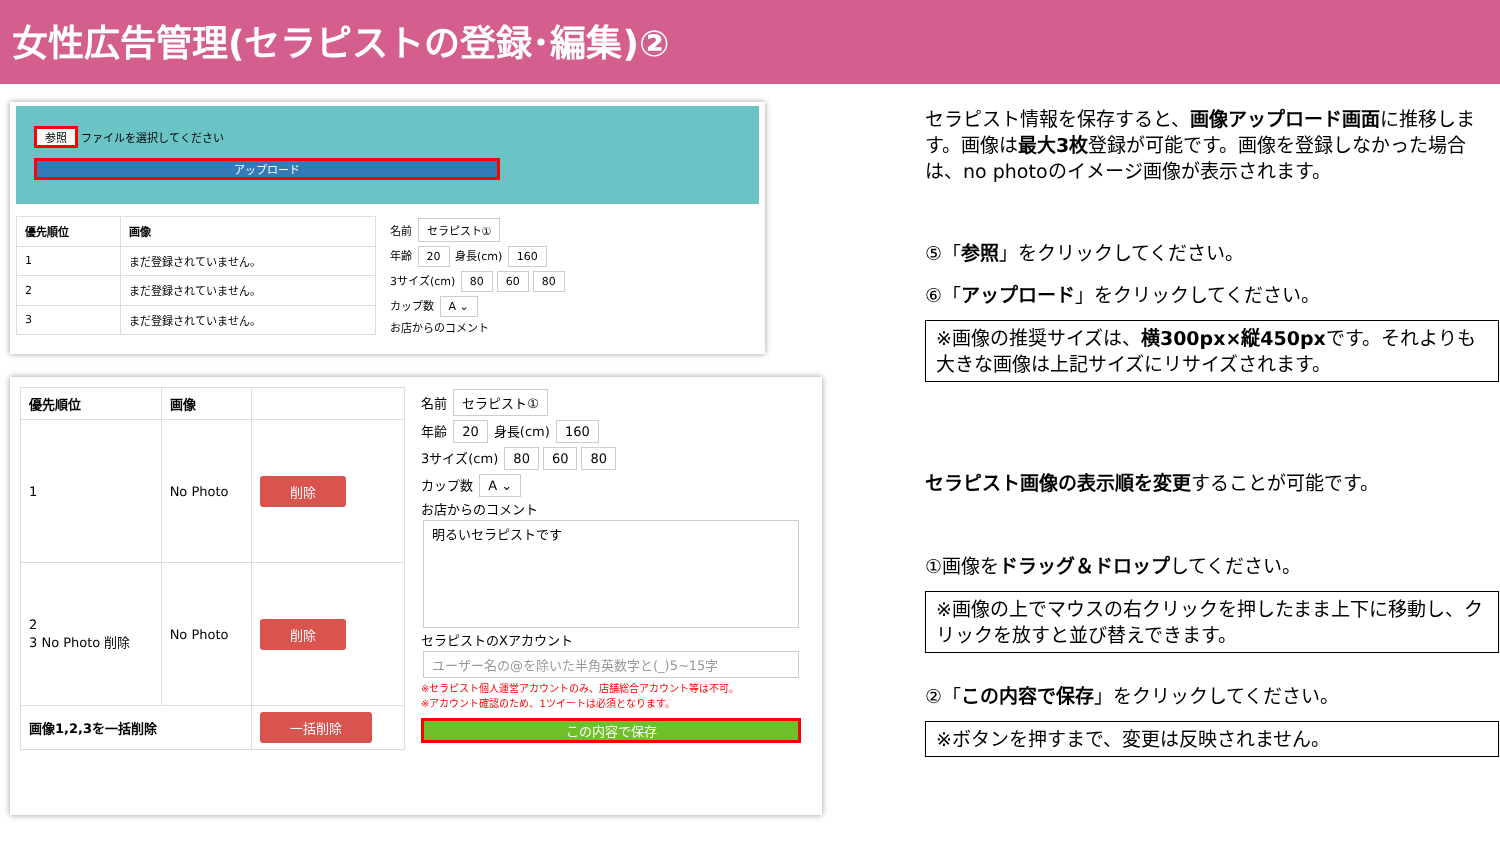女性広告管理(セラピストの登録･編集)②
参照 ファイルを選択してください
アップロード
| 優先順位 | 画像 |
| --- | --- |
| 1 | まだ登録されていません。 |
| 2 | まだ登録されていません。 |
| 3 | まだ登録されていません。 |
名前 セラピスト①
年齢 20 身長(cm) 160
3サイズ(cm) 80 60 80
カップ数 A ⌄
お店からのコメント
| 優先順位 | 画像 | |
| --- | --- | --- |
| 1 | No Photo | 削除 |
| 2 3 No Photo 削除 | No Photo | 削除 |
| 画像1,2,3を一括削除 | | 一括削除 |
名前 セラピスト①
年齢 20 身長(cm) 160
3サイズ(cm) 80 60 80
カップ数 A ⌄
お店からのコメント
明るいセラピストです
セラピストのXアカウント
ユーザー名の@を除いた半角英数字と(_)5~15字
※セラピスト個人運営アカウントのみ、店舗総合アカウント等は不可。
※アカウント確認のため、1ツイートは必須となります。
この内容で保存
セラピスト情報を保存すると、画像アップロード画面に推移します。画像は最大3枚登録が可能です。画像を登録しなかった場合は、no photoのイメージ画像が表示されます。
⑤「参照」をクリックしてください。
⑥「アップロード」をクリックしてください。
※画像の推奨サイズは、横300px×縦450pxです。それよりも大きな画像は上記サイズにリサイズされます。
セラピスト画像の表示順を変更することが可能です。
①画像をドラッグ＆ドロップしてください。
※画像の上でマウスの右クリックを押したまま上下に移動し、クリックを放すと並び替えできます。
②「この内容で保存」をクリックしてください。
※ボタンを押すまで、変更は反映されません。